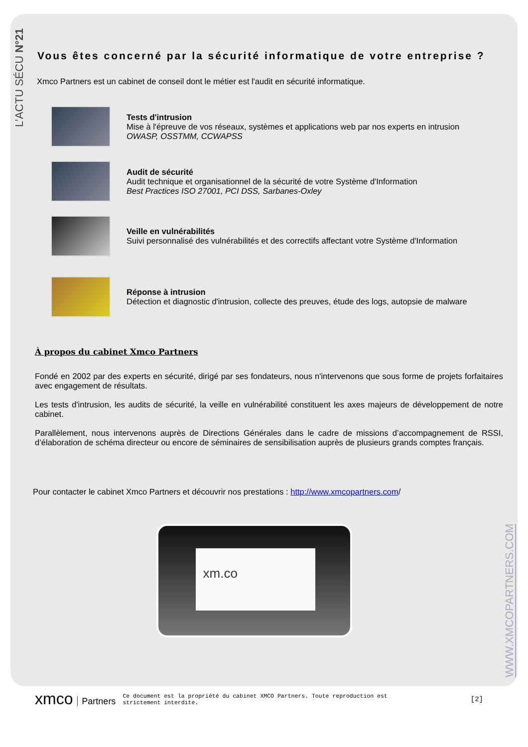L’ACTU SÉCU N°21
WWW.XMCOPARTNERS.COM
Vous êtes concerné par la sécurité informatique de votre entreprise ?
Xmco Partners est un cabinet de conseil dont le métier est l'audit en sécurité informatique.
Tests d'intrusion
Mise à l'épreuve de vos réseaux, systèmes et applications web par nos experts en intrusion
OWASP, OSSTMM, CCWAPSS
Audit de sécurité
Audit technique et organisationnel de la sécurité de votre Système d'Information
Best Practices ISO 27001, PCI DSS, Sarbanes-Oxley
Veille en vulnérabilités
Suivi personnalisé des vulnérabilités et des correctifs affectant votre Système d'Information
Réponse à intrusion
Détection et diagnostic d'intrusion, collecte des preuves, étude des logs, autopsie de malware
À propos du cabinet Xmco Partners
Fondé en 2002 par des experts en sécurité, dirigé par ses fondateurs, nous n'intervenons que sous forme de projets forfaitaires avec engagement de résultats.
Les tests d'intrusion, les audits de sécurité, la veille en vulnérabilité constituent les axes majeurs de développement de notre cabinet.
Parallèlement, nous intervenons auprès de Directions Générales dans le cadre de missions d’accompagnement de RSSI, d’élaboration de schéma directeur ou encore de séminaires de sensibilisation auprès de plusieurs grands comptes français.
Pour contacter le cabinet Xmco Partners et découvrir nos prestations : http://www.xmcopartners.com/
xm.co
xmco Partners
Ce document est la propriété du cabinet XMCO Partners. Toute reproduction est strictement interdite.
[2]